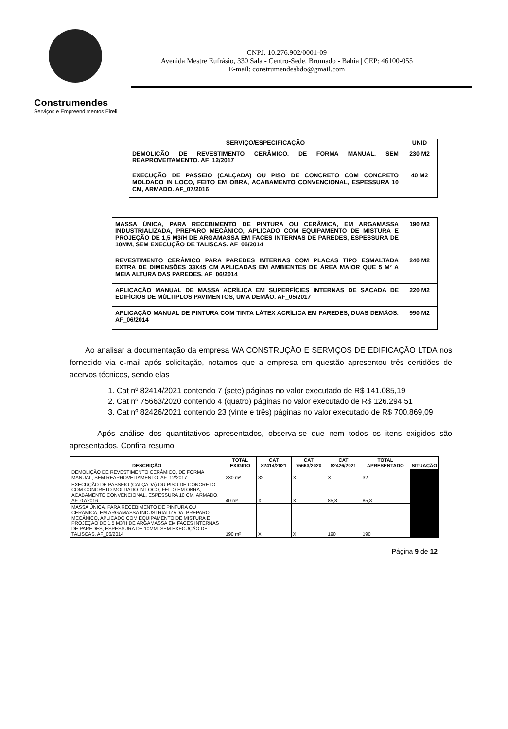Construmendes
Serviços e Empreendimentos Eireli
CNPJ: 10.276.902/0001-09
Avenida Mestre Eufrásio, 330 Sala - Centro-Sede. Brumado - Bahia | CEP: 46100-055
E-mail: construmendesbdo@gmail.com
| SERVIÇO/ESPECIFICAÇÃO | UNID |
| --- | --- |
| DEMOLIÇÃO DE REVESTIMENTO CERÂMICO, DE FORMA MANUAL, SEM REAPROVEITAMENTO. AF_12/2017 | 230 M2 |
| EXECUÇÃO DE PASSEIO (CALÇADA) OU PISO DE CONCRETO COM CONCRETO MOLDADO IN LOCO, FEITO EM OBRA, ACABAMENTO CONVENCIONAL, ESPESSURA 10 CM, ARMADO. AF_07/2016 | 40 M2 |
| MASSA ÚNICA, PARA RECEBIMENTO DE PINTURA OU CERÂMICA, EM ARGAMASSA INDUSTRIALIZADA, PREPARO MECÂNICO, APLICADO COM EQUIPAMENTO DE MISTURA E PROJEÇÃO DE 1,5 M3/H DE ARGAMASSA EM FACES INTERNAS DE PAREDES, ESPESSURA DE 10MM, SEM EXECUÇÃO DE TALISCAS. AF_06/2014 | 190 M2 |
| REVESTIMENTO CERÂMICO PARA PAREDES INTERNAS COM PLACAS TIPO ESMALTADA EXTRA DE DIMENSÕES 33X45 CM APLICADAS EM AMBIENTES DE ÁREA MAIOR QUE 5 M² A MEIA ALTURA DAS PAREDES. AF_06/2014 | 240 M2 |
| APLICAÇÃO MANUAL DE MASSA ACRÍLICA EM SUPERFÍCIES INTERNAS DE SACADA DE EDIFÍCIOS DE MÚLTIPLOS PAVIMENTOS, UMA DEMÃO. AF_05/2017 | 220 M2 |
| APLICAÇÃO MANUAL DE PINTURA COM TINTA LÁTEX ACRÍLICA EM PAREDES, DUAS DEMÃOS. AF_06/2014 | 990 M2 |
Ao analisar a documentação da empresa WA CONSTRUÇÃO E SERVIÇOS DE EDIFICAÇÃO LTDA nos fornecido via e-mail após solicitação, notamos que a empresa em questão apresentou três certidões de acervos técnicos, sendo elas
1. Cat nº 82414/2021 contendo 7 (sete) páginas no valor executado de R$ 141.085,19
2. Cat nº 75663/2020 contendo 4 (quatro) páginas no valor executado de R$ 126.294,51
3. Cat nº 82426/2021 contendo 23 (vinte e três) páginas no valor executado de R$ 700.869,09
Após análise dos quantitativos apresentados, observa-se que nem todos os itens exigidos são apresentados. Confira resumo
| DESCRIÇÃO | TOTAL EXIGIDO | CAT 82414/2021 | CAT 75663/2020 | CAT 82426/2021 | TOTAL APRESENTADO | SITUAÇÃO |
| --- | --- | --- | --- | --- | --- | --- |
| DEMOLIÇÃO DE REVESTIMENTO CERÂMICO, DE FORMA MANUAL, SEM REAPROVEITAMENTO. AF_12/2017 | 230 m² | 32 | X | X | 32 | |
| EXECUÇÃO DE PASSEIO (CALÇADA) OU PISO DE CONCRETO COM CONCRETO MOLDADO IN LOCO, FEITO EM OBRA, ACABAMENTO CONVENCIONAL, ESPESSURA 10 CM, ARMADO. AF_07/2016 | 40 m² | X | X | 85,8 | 85,8 | |
| MASSA ÚNICA, PARA RECEBIMENTO DE PINTURA OU CERÂMICA, EM ARGAMASSA INDUSTRIALIZADA, PREPARO MECÂNICO, APLICADO COM EQUIPAMENTO DE MISTURA E PROJEÇÃO DE 1,5 M3/H DE ARGAMASSA EM FACES INTERNAS DE PAREDES, ESPESSURA DE 10MM, SEM EXECUÇÃO DE TALISCAS. AF_06/2014 | 190 m² | X | X | 190 | 190 | |
Página 9 de 12